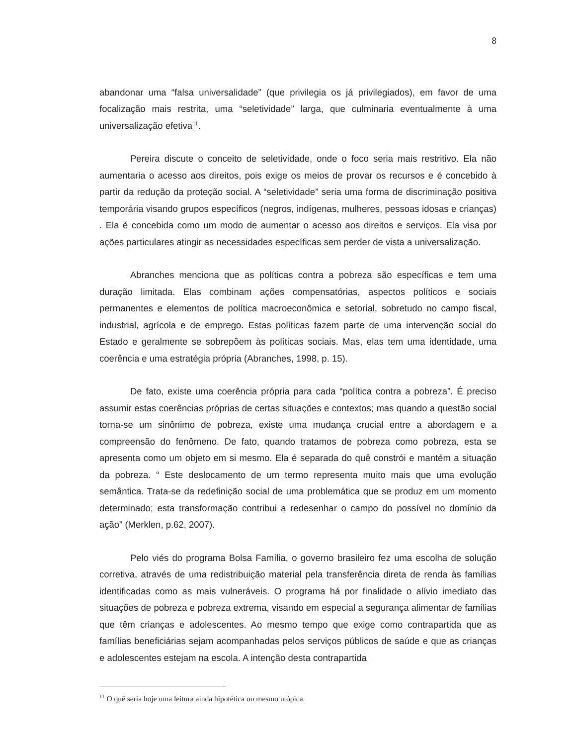8
abandonar uma “falsa universalidade” (que privilegia os já privilegiados), em favor de uma focalização mais restrita, uma “seletividade” larga, que culminaria eventualmente à uma universalização efetiva<sup>11</sup>.
Pereira discute o conceito de seletividade, onde o foco seria mais restritivo. Ela não aumentaria o acesso aos direitos, pois exige os meios de provar os recursos e é concebido à partir da redução da proteção social. A “seletividade” seria uma forma de discriminação positiva temporária visando grupos específicos (negros, indígenas, mulheres, pessoas idosas e crianças) . Ela é concebida como um modo de aumentar o acesso aos direitos e serviços. Ela visa por ações particulares atingir as necessidades específicas sem perder de vista a universalização.
Abranches menciona que as políticas contra a pobreza são específicas e tem uma duração limitada. Elas combinam ações compensatórias, aspectos políticos e sociais permanentes e elementos de política macroeconômica e setorial, sobretudo no campo fiscal, industrial, agrícola e de emprego. Estas políticas fazem parte de uma intervenção social do Estado e geralmente se sobrepõem às políticas sociais. Mas, elas tem uma identidade, uma coerência e uma estratégia própria (Abranches, 1998, p. 15).
De fato, existe uma coerência própria para cada “política contra a pobreza”. É preciso assumir estas coerências próprias de certas situações e contextos; mas quando a questão social torna-se um sinônimo de pobreza, existe uma mudança crucial entre a abordagem e a compreensão do fenômeno. De fato, quando tratamos de pobreza como pobreza, esta se apresenta como um objeto em si mesmo. Ela é separada do quê constrói e mantém a situação da pobreza. “ Este deslocamento de um termo representa muito mais que uma evolução semântica. Trata-se da redefinição social de uma problemática que se produz em um momento determinado; esta transformação contribui a redesenhar o campo do possível no domínio da ação” (Merklen, p.62, 2007).
Pelo viés do programa Bolsa Família, o governo brasileiro fez uma escolha de solução corretiva, através de uma redistribuição material pela transferência direta de renda às famílias identificadas como as mais vulneráveis. O programa há por finalidade o alívio imediato das situações de pobreza e pobreza extrema, visando em especial a segurança alimentar de famílias que têm crianças e adolescentes. Ao mesmo tempo que exige como contrapartida que as famílias beneficiárias sejam acompanhadas pelos serviços públicos de saúde e que as crianças e adolescentes estejam na escola. A intenção desta contrapartida
<sup>11</sup> O quê seria hoje uma leitura ainda hipotética ou mesmo utópica.